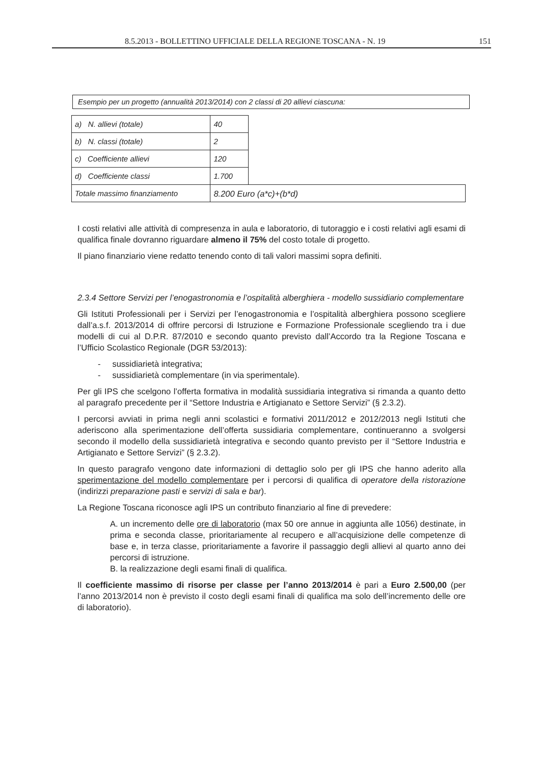8.5.2013 - BOLLETTINO UFFICIALE DELLA REGIONE TOSCANA - N. 19 151
Esempio per un progetto (annualità 2013/2014) con 2 classi di 20 allievi ciascuna:
| a) N. allievi (totale) | 40 | |
| b) N. classi (totale) | 2 | |
| c) Coefficiente allievi | 120 | |
| d) Coefficiente classi | 1.700 | |
| Totale massimo finanziamento | 8.200 Euro (a*c)+(b*d) | |
I costi relativi alle attività di compresenza in aula e laboratorio, di tutoraggio e i costi relativi agli esami di qualifica finale dovranno riguardare almeno il 75% del costo totale di progetto.
Il piano finanziario viene redatto tenendo conto di tali valori massimi sopra definiti.
2.3.4 Settore Servizi per l’enogastronomia e l’ospitalità alberghiera - modello sussidiario complementare
Gli Istituti Professionali per i Servizi per l’enogastronomia e l’ospitalità alberghiera possono scegliere dall’a.s.f. 2013/2014 di offrire percorsi di Istruzione e Formazione Professionale scegliendo tra i due modelli di cui al D.P.R. 87/2010 e secondo quanto previsto dall’Accordo tra la Regione Toscana e l’Ufficio Scolastico Regionale (DGR 53/2013):
- sussidiarietà integrativa;
- sussidiarietà complementare (in via sperimentale).
Per gli IPS che scelgono l’offerta formativa in modalità sussidiaria integrativa si rimanda a quanto detto al paragrafo precedente per il “Settore Industria e Artigianato e Settore Servizi” (§ 2.3.2).
I percorsi avviati in prima negli anni scolastici e formativi 2011/2012 e 2012/2013 negli Istituti che aderiscono alla sperimentazione dell’offerta sussidiaria complementare, continueranno a svolgersi secondo il modello della sussidiarietà integrativa e secondo quanto previsto per il “Settore Industria e Artigianato e Settore Servizi” (§ 2.3.2).
In questo paragrafo vengono date informazioni di dettaglio solo per gli IPS che hanno aderito alla sperimentazione del modello complementare per i percorsi di qualifica di operatore della ristorazione (indirizzi preparazione pasti e servizi di sala e bar).
La Regione Toscana riconosce agli IPS un contributo finanziario al fine di prevedere:
A. un incremento delle ore di laboratorio (max 50 ore annue in aggiunta alle 1056) destinate, in prima e seconda classe, prioritariamente al recupero e all’acquisizione delle competenze di base e, in terza classe, prioritariamente a favorire il passaggio degli allievi al quarto anno dei percorsi di istruzione.
B. la realizzazione degli esami finali di qualifica.
Il coefficiente massimo di risorse per classe per l’anno 2013/2014 è pari a Euro 2.500,00 (per l’anno 2013/2014 non è previsto il costo degli esami finali di qualifica ma solo dell’incremento delle ore di laboratorio).